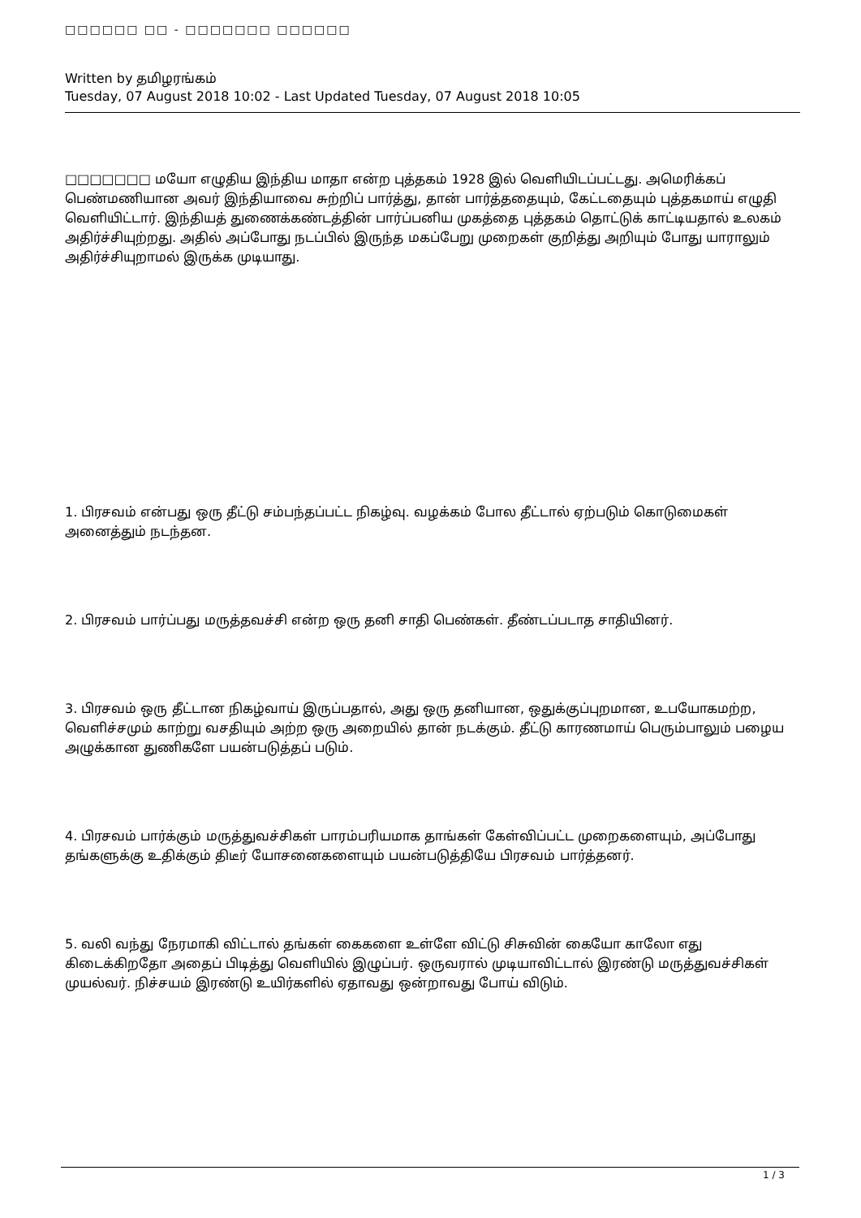□□□□□□ □□ - □□□□□□□ □□□□□□
Written by தமிழரங்கம்
Tuesday, 07 August 2018 10:02 - Last Updated Tuesday, 07 August 2018 10:05
□□□□□□□ மயோ எழுதிய இந்திய மாதா என்ற புத்தகம் 1928 இல் வெளியிடப்பட்டது. அமெரிக்கப் பெண்மணியான அவர் இந்தியாவை சுற்றிப் பார்த்து, தான் பார்த்ததையும், கேட்டதையும் புத்தகமாய் எழுதி வெளியிட்டார். இந்தியத் துணைக்கண்டத்தின் பார்ப்பனிய முகத்தை புத்தகம் தொட்டுக் காட்டியதால் உலகம் அதிர்ச்சியுற்றது. அதில் அப்போது நடப்பில் இருந்த மகப்பேறு முறைகள் குறித்து அறியும் போது யாராலும் அதிர்ச்சியுறாமல் இருக்க முடியாது.
1. பிரசவம் என்பது ஒரு தீட்டு சம்பந்தப்பட்ட நிகழ்வு. வழக்கம் போல தீட்டால் ஏற்படும் கொடுமைகள் அனைத்தும் நடந்தன.
2. பிரசவம் பார்ப்பது மருத்தவச்சி என்ற ஒரு தனி சாதி பெண்கள். தீண்டப்படாத சாதியினர்.
3. பிரசவம் ஒரு தீட்டான நிகழ்வாய் இருப்பதால், அது ஒரு தனியான, ஒதுக்குப்புறமான, உபயோகமற்ற, வெளிச்சமும் காற்று வசதியும் அற்ற ஒரு அறையில் தான் நடக்கும். தீட்டு காரணமாய் பெரும்பாலும் பழைய அழுக்கான துணிகளே பயன்படுத்தப் படும்.
4. பிரசவம் பார்க்கும் மருத்துவச்சிகள் பாரம்பரியமாக தாங்கள் கேள்விப்பட்ட முறைகளையும், அப்போது தங்களுக்கு உதிக்கும் திடீர் யோசனைகளையும் பயன்படுத்தியே பிரசவம் பார்த்தனர்.
5. வலி வந்து நேரமாகி விட்டால் தங்கள் கைகளை உள்ளே விட்டு சிசுவின் கையோ காலோ எது கிடைக்கிறதோ அதைப் பிடித்து வெளியில் இழுப்பர். ஒருவரால் முடியாவிட்டால் இரண்டு மருத்துவச்சிகள் முயல்வர். நிச்சயம் இரண்டு உயிர்களில் ஏதாவது ஒன்றாவது போய் விடும்.
1 / 3